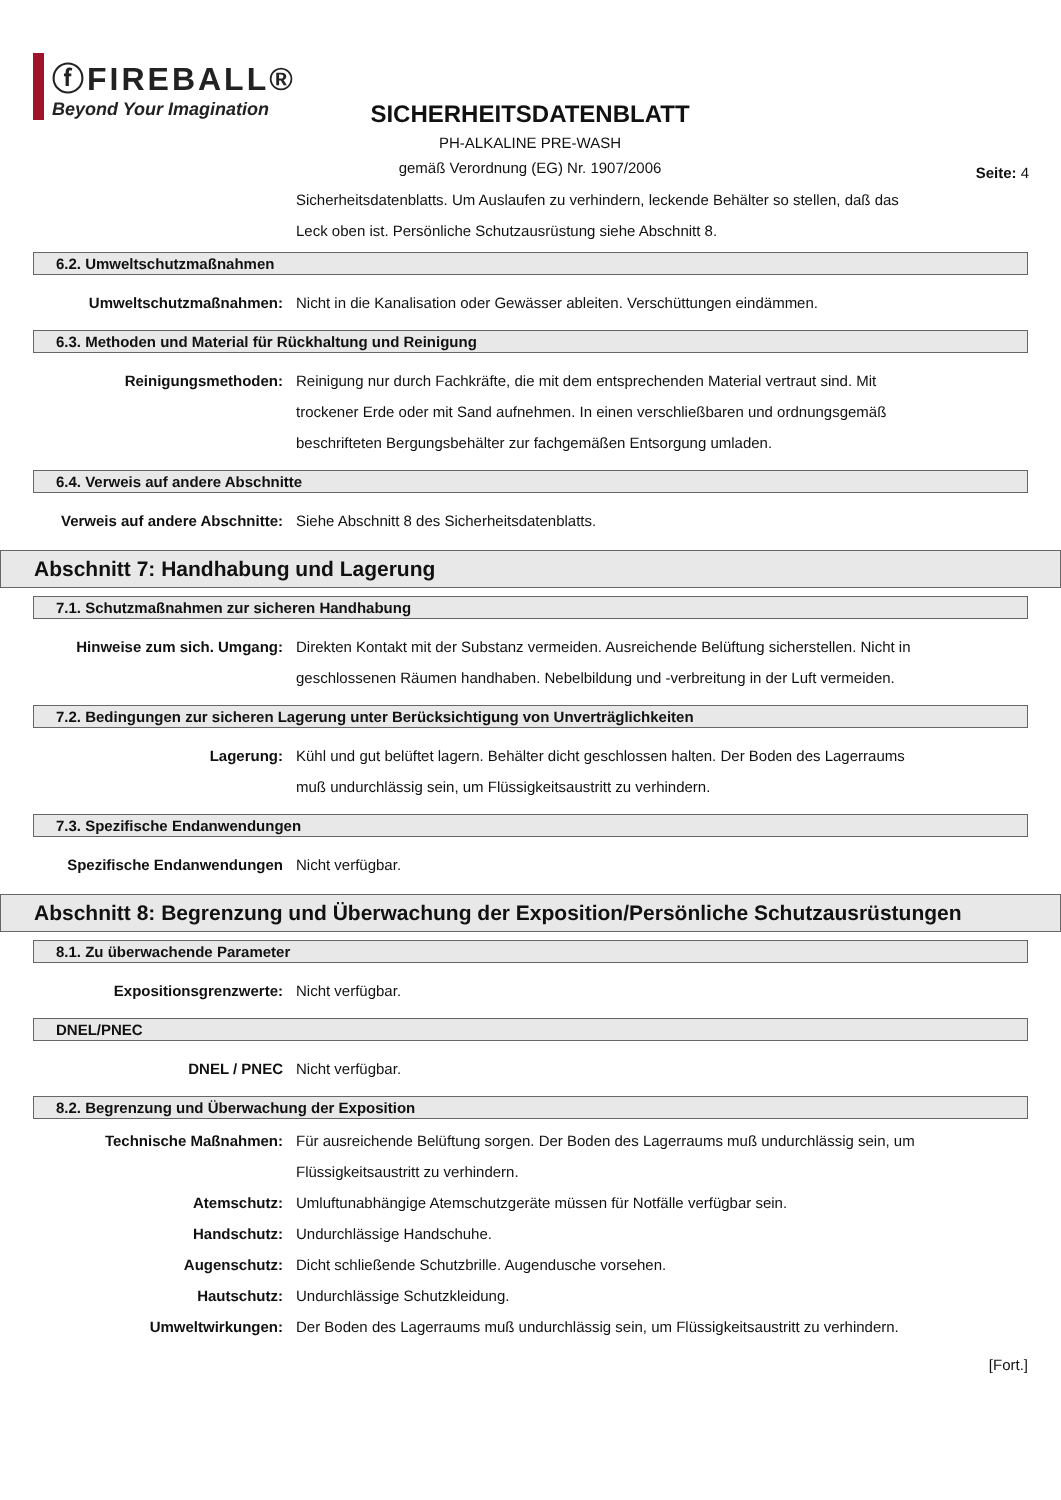ⓕFIREBALL®
Beyond Your Imagination
SICHERHEITSDATENBLATT
PH-ALKALINE PRE-WASH
gemäß Verordnung (EG) Nr. 1907/2006
Seite: 4
Sicherheitsdatenblatts. Um Auslaufen zu verhindern, leckende Behälter so stellen, daß das Leck oben ist. Persönliche Schutzausrüstung siehe Abschnitt 8.
6.2. Umweltschutzmaßnahmen
Umweltschutzmaßnahmen: Nicht in die Kanalisation oder Gewässer ableiten. Verschüttungen eindämmen.
6.3. Methoden und Material für Rückhaltung und Reinigung
Reinigungsmethoden: Reinigung nur durch Fachkräfte, die mit dem entsprechenden Material vertraut sind. Mit trockener Erde oder mit Sand aufnehmen. In einen verschließbaren und ordnungsgemäß beschrifteten Bergungsbehälter zur fachgemäßen Entsorgung umladen.
6.4. Verweis auf andere Abschnitte
Verweis auf andere Abschnitte:
Siehe Abschnitt 8 des Sicherheitsdatenblatts.
Abschnitt 7: Handhabung und Lagerung
7.1. Schutzmaßnahmen zur sicheren Handhabung
Hinweise zum sich. Umgang: Direkten Kontakt mit der Substanz vermeiden. Ausreichende Belüftung sicherstellen. Nicht in geschlossenen Räumen handhaben. Nebelbildung und -verbreitung in der Luft vermeiden.
7.2. Bedingungen zur sicheren Lagerung unter Berücksichtigung von Unverträglichkeiten
Lagerung: Kühl und gut belüftet lagern. Behälter dicht geschlossen halten. Der Boden des Lagerraums muß undurchlässig sein, um Flüssigkeitsaustritt zu verhindern.
7.3. Spezifische Endanwendungen
Spezifische Endanwendungen Nicht verfügbar.
Abschnitt 8: Begrenzung und Überwachung der Exposition/Persönliche Schutzausrüstungen
8.1. Zu überwachende Parameter
Expositionsgrenzwerte: Nicht verfügbar.
DNEL/PNEC
DNEL / PNEC Nicht verfügbar.
8.2. Begrenzung und Überwachung der Exposition
Technische Maßnahmen: Für ausreichende Belüftung sorgen. Der Boden des Lagerraums muß undurchlässig sein, um Flüssigkeitsaustritt zu verhindern.
Atemschutz: Umluftunabhängige Atemschutzgeräte müssen für Notfälle verfügbar sein.
Handschutz: Undurchlässige Handschuhe.
Augenschutz: Dicht schließende Schutzbrille. Augendusche vorsehen.
Hautschutz: Undurchlässige Schutzkleidung.
Umweltwirkungen: Der Boden des Lagerraums muß undurchlässig sein, um Flüssigkeitsaustritt zu verhindern.
[Fort.]